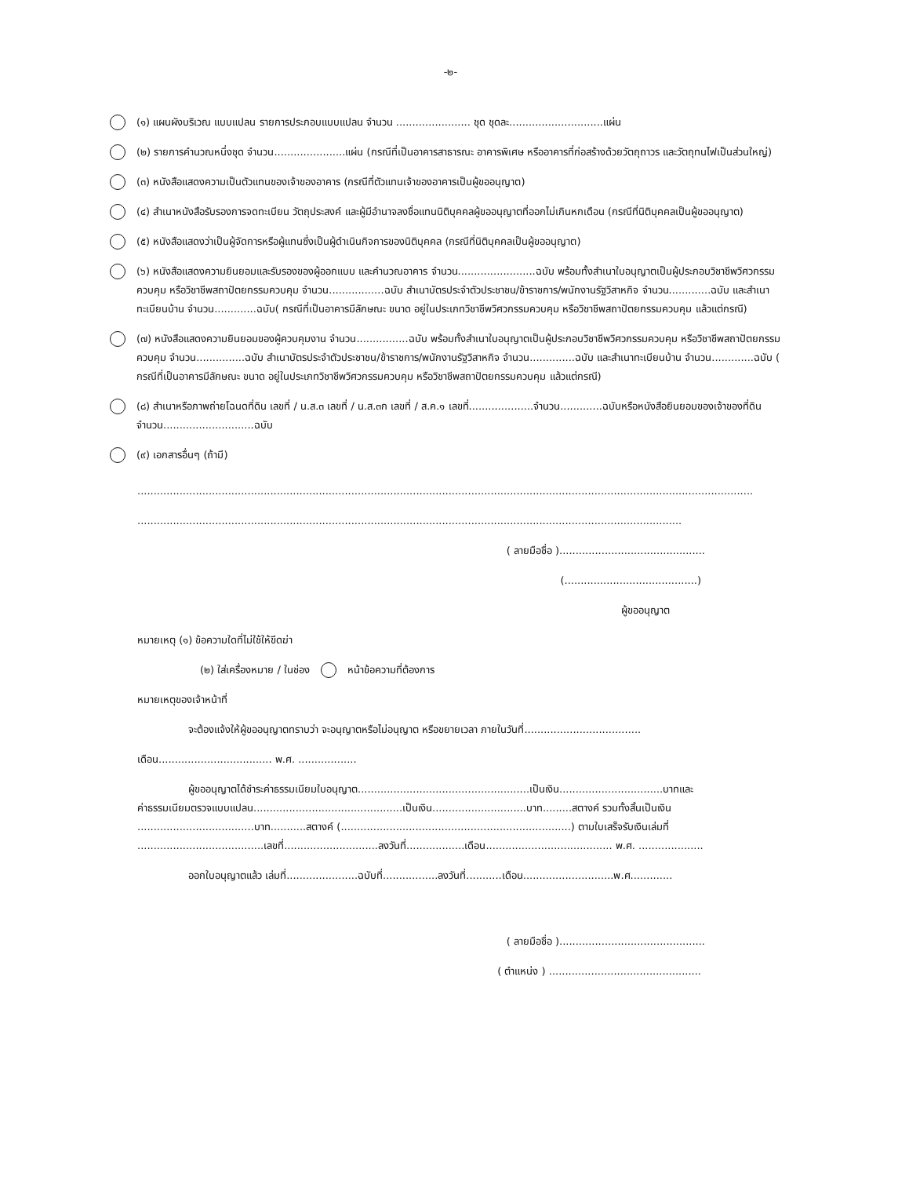-๒-
(๑) แผนผังบริเวณ แบบแปลน รายการประกอบแบบแปลน จำนวน ....................... ชุด ชุดละ.............................แผ่น
(๒) รายการคำนวณหนึ่งชุด จำนวน......................แผ่น (กรณีที่เป็นอาคารสาธารณะ อาคารพิเศษ หรืออาคารที่ก่อสร้างด้วยวัตถุถาวร และวัตถุทนไฟเป็นส่วนใหญ่)
(๓) หนังสือแสดงความเป็นตัวแทนของเจ้าของอาคาร (กรณีที่ตัวแทนเจ้าของอาคารเป็นผู้ขออนุญาต)
(๔) สำเนาหนังสือรับรองการจดทะเบียน วัตถุประสงค์ และผู้มีอำนาจลงชื่อแทนนิติบุคคลผู้ขออนุญาตที่ออกไม่เกินหกเดือน (กรณีที่นิติบุคคลเป็นผู้ขออนุญาต)
(๕) หนังสือแสดงว่าเป็นผู้จัดการหรือผู้แทนซึ่งเป็นผู้ดำเนินกิจการของนิติบุคคล (กรณีที่นิติบุคคลเป็นผู้ขออนุญาต)
(๖) หนังสือแสดงความยินยอมและรับรองของผู้ออกแบบ และคำนวณอาคาร จำนวน........................ฉบับ พร้อมทั้งสำเนาใบอนุญาตเป็นผู้ประกอบวิชาชีพวิศวกรรมควบคุม หรือวิชาชีพสถาปัตยกรรมควบคุม จำนวน.................ฉบับ สำเนาบัตรประจำตัวประชาชน/ข้าราชการ/พนักงานรัฐวิสาหกิจ จำนวน.............ฉบับ และสำเนาทะเบียนบ้าน จำนวน.............ฉบับ( กรณีที่เป็นอาคารมีลักษณะ ขนาด อยู่ในประเภทวิชาชีพวิศวกรรมควบคุม หรือวิชาชีพสถาปัตยกรรมควบคุม แล้วแต่กรณี)
(๗) หนังสือแสดงความยินยอมของผู้ควบคุมงาน จำนวน................ฉบับ พร้อมทั้งสำเนาใบอนุญาตเป็นผู้ประกอบวิชาชีพวิศวกรรมควบคุม หรือวิชาชีพสถาปัตยกรรมควบคุม จำนวน...............ฉบับ สำเนาบัตรประจำตัวประชาชน/ข้าราชการ/พนักงานรัฐวิสาหกิจ จำนวน..............ฉบับ และสำเนาทะเบียนบ้าน จำนวน.............ฉบับ ( กรณีที่เป็นอาคารมีลักษณะ ขนาด อยู่ในประเภทวิชาชีพวิศวกรรมควบคุม หรือวิชาชีพสถาปัตยกรรมควบคุม แล้วแต่กรณี)
(๘) สำเนาหรือภาพถ่ายโฉนดที่ดิน เลขที่ / น.ส.๓ เลขที่ / น.ส.๓ก เลขที่ / ส.ค.๑ เลขที่....................จำนวน.............ฉบับหรือหนังสือยินยอมของเจ้าของที่ดิน จำนวน............................ฉบับ
(๙) เอกสารอื่นๆ (ถ้ามี)
..............................................................................................................................................................................................
........................................................................................................................................................................
( ลายมือชื่อ ).............................................
(.........................................)
ผู้ขออนุญาต
หมายเหตุ (๑) ข้อความใดที่ไม่ใช้ให้ขีดฆ่า
(๒) ใส่เครื่องหมาย / ในช่อง หน้าข้อความที่ต้องการ
หมายเหตุของเจ้าหน้าที่
จะต้องแจ้งให้ผู้ขออนุญาตทราบว่า จะอนุญาตหรือไม่อนุญาต หรือขยายเวลา ภายในวันที่....................................
เดือน................................... พ.ศ. ..................
ผู้ขออนุญาตได้ชำระค่าธรรมเนียมใบอนุญาต.....................................................เป็นเงิน................................บาทและ
ค่าธรรมเนียมตรวจแบบแปลน..............................................เป็นเงิน.............................บาท.........สตางค์ รวมทั้งสิ้นเป็นเงิน
....................................บาท...........สตางค์ (.......................................................................) ตามใบเสร็จรับเงินเล่มที่
.......................................เลขที่.............................ลงวันที่..................เดือน....................................... พ.ศ. ....................
ออกใบอนุญาตแล้ว เล่มที่......................ฉบับที่.................ลงวันที่...........เดือน............................พ.ศ.............
( ลายมือชื่อ ).............................................
( ตำแหน่ง ) ...............................................